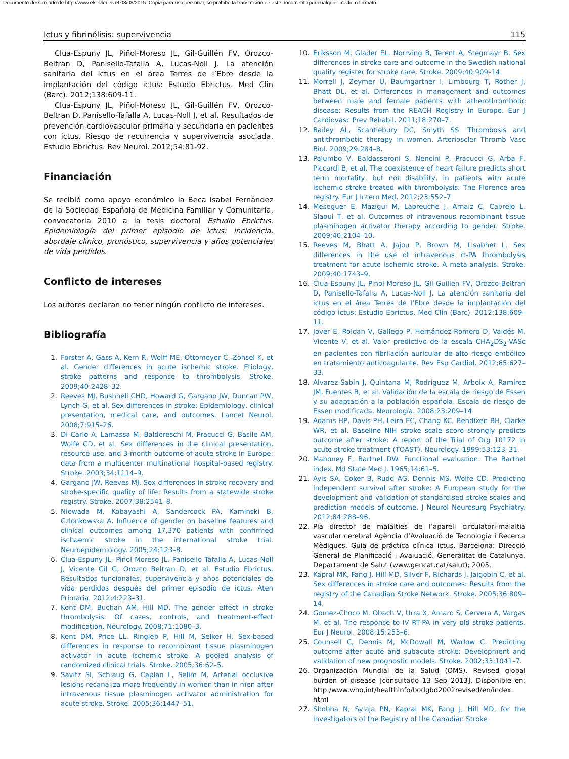Documento descargado de http://www.elsevier.es el 03/08/2015. Copia para uso personal, se prohíbe la transmisión de este documento por cualquier medio o formato.
Ictus y fibrinólisis: supervivencia 115
Clua-Espuny JL, Piñol-Moreso JL, Gil-Guillén FV, Orozco-Beltran D, Panisello-Tafalla A, Lucas-Noll J. La atención sanitaria del ictus en el área Terres de l’Ebre desde la implantación del código ictus: Estudio Ebrictus. Med Clin (Barc). 2012;138:609-11.
Clua-Espuny JL, Piñol-Moreso JL, Gil-Guillén FV, Orozco-Beltran D, Panisello-Tafalla A, Lucas-Noll J, et al. Resultados de prevención cardiovascular primaria y secundaria en pacientes con ictus. Riesgo de recurrencia y supervivencia asociada. Estudio Ebrictus. Rev Neurol. 2012;54:81-92.
Financiación
Se recibió como apoyo económico la Beca Isabel Fernández de la Sociedad Española de Medicina Familiar y Comunitaria, convocatoria 2010 a la tesis doctoral Estudio Ebrictus. Epidemiología del primer episodio de ictus: incidencia, abordaje clínico, pronóstico, supervivencia y años potenciales de vida perdidos.
Conflicto de intereses
Los autores declaran no tener ningún conflicto de intereses.
Bibliografía
1. Forster A, Gass A, Kern R, Wolff ME, Ottomeyer C, Zohsel K, et al. Gender differences in acute ischemic stroke. Etiology, stroke patterns and response to thrombolysis. Stroke. 2009;40:2428–32.
2. Reeves MJ, Bushnell CHD, Howard G, Gargano JW, Duncan PW, Lynch G, et al. Sex differences in stroke: Epidemiology, clinical presentation, medical care, and outcomes. Lancet Neurol. 2008;7:915–26.
3. Di Carlo A, Lamassa M, Baldereschi M, Pracucci G, Basile AM, Wolfe CD, et al. Sex differences in the clinical presentation, resource use, and 3-month outcome of acute stroke in Europe: data from a multicenter multinational hospital-based registry. Stroke. 2003;34:1114–9.
4. Gargano JW, Reeves MJ. Sex differences in stroke recovery and stroke-specific quality of life: Results from a statewide stroke registry. Stroke. 2007;38:2541–8.
5. Niewada M, Kobayashi A, Sandercock PA, Kaminski B, Czlonkowska A. Influence of gender on baseline features and clinical outcomes among 17,370 patients with confirmed ischaemic stroke in the international stroke trial. Neuroepidemiology. 2005;24:123–8.
6. Clua-Espuny JL, Piñol Moreso JL, Panisello Tafalla A, Lucas Noll J, Vicente Gil G, Orozco Beltran D, et al. Estudio Ebrictus. Resultados funcionales, supervivencia y años potenciales de vida perdidos después del primer episodio de ictus. Aten Primaria. 2012;4:223–31.
7. Kent DM, Buchan AM, Hill MD. The gender effect in stroke thrombolysis: Of cases, controls, and treatment-effect modification. Neurology. 2008;71:1080–3.
8. Kent DM, Price LL, Ringleb P, Hill M, Selker H. Sex-based differences in response to recombinant tissue plasminogen activator in acute ischemic stroke. A pooled analysis of randomized clinical trials. Stroke. 2005;36:62–5.
9. Savitz SI, Schlaug G, Caplan L, Selim M. Arterial occlusive lesions recanaliza more frequently in women than in men after intravenous tissue plasminogen activator administration for acute stroke. Stroke. 2005;36:1447–51.
10. Eriksson M, Glader EL, Norrving B, Terent A, Stegmayr B. Sex differences in stroke care and outcome in the Swedish national quality register for stroke care. Stroke. 2009;40:909–14.
11. Morrell J, Zeymer U, Baumgartner I, Limbourg T, Rother J, Bhatt DL, et al. Differences in management and outcomes between male and female patients with atherothrombotic disease: Results from the REACH Registry in Europe. Eur J Cardiovasc Prev Rehabil. 2011;18:270–7.
12. Bailey AL, Scantlebury DC, Smyth SS. Thrombosis and antithrombotic therapy in women. Arterioscler Thromb Vasc Biol. 2009;29:284–8.
13. Palumbo V, Baldasseroni S, Nencini P, Pracucci G, Arba F, Piccardi B, et al. The coexistence of heart failure predicts short term mortality, but not disability, in patients with acute ischemic stroke treated with thrombolysis: The Florence area registry. Eur J Intern Med. 2012;23:552–7.
14. Meseguer E, Mazigui M, Labreuche J, Arnaiz C, Cabrejo L, Slaoui T, et al. Outcomes of intravenous recombinant tissue plasminogen activator therapy according to gender. Stroke. 2009;40:2104–10.
15. Reeves M, Bhatt A, Jajou P, Brown M, Lisabhet L. Sex differences in the use of intravenous rt-PA thrombolysis treatment for acute ischemic stroke. A meta-analysis. Stroke. 2009;40:1743–9.
16. Clua-Espuny JL, Pinol-Moreso JL, Gil-Guillen FV, Orozco-Beltran D, Panisello-Tafalla A, Lucas-Noll J. La atención sanitaria del ictus en el área Terres de l’Ebre desde la implantación del código ictus: Estudio Ebrictus. Med Clin (Barc). 2012;138:609–11.
17. Jover E, Roldan V, Gallego P, Hernández-Romero D, Valdés M, Vicente V, et al. Valor predictivo de la escala CHA<sub>2</sub>DS<sub>2</sub>-VASc en pacientes con fibrilación auricular de alto riesgo embólico en tratamiento anticoagulante. Rev Esp Cardiol. 2012;65:627–33.
18. Alvarez-Sabin J, Quintana M, Rodríguez M, Arboix A, Ramírez JM, Fuentes B, et al. Validación de la escala de riesgo de Essen y su adaptación a la población española. Escala de riesgo de Essen modificada. Neurología. 2008;23:209–14.
19. Adams HP, Davis PH, Leira EC, Chang KC, Bendixen BH, Clarke WR, et al. Baseline NIH stroke scale score strongly predicts outcome after stroke: A report of the Trial of Org 10172 in acute stroke treatment (TOAST). Neurology. 1999;53:123–31.
20. Mahoney F, Barthel DW. Functional evaluation: The Barthel index. Md State Med J. 1965;14:61–5.
21. Ayis SA, Coker B, Rudd AG, Dennis MS, Wolfe CD. Predicting independent survival after stroke: A European study for the development and validation of standardised stroke scales and prediction models of outcome. J Neurol Neurosurg Psychiatry. 2012;84:288–96.
22. Pla director de malalties de l’aparell circulatori-malaltia vascular cerebral Agència d’Avaluació de Tecnologia i Recerca Mèdiques. Guia de práctica clínica ictus. Barcelona: Direcció General de Planificació i Avaluació. Generalitat de Catalunya. Departament de Salut (www.gencat.cat/salut); 2005.
23. Kapral MK, Fang J, Hill MD, Silver F, Richards J, Jaigobin C, et al. Sex differences in stroke care and outcomes: Results from the registry of the Canadian Stroke Network. Stroke. 2005;36:809–14.
24. Gomez-Choco M, Obach V, Urra X, Amaro S, Cervera A, Vargas M, et al. The response to IV RT-PA in very old stroke patients. Eur J Neurol. 2008;15:253–6.
25. Counsell C, Dennis M, McDowall M, Warlow C. Predicting outcome after acute and subacute stroke: Development and validation of new prognostic models. Stroke. 2002;33:1041–7.
26. Organización Mundial de la Salud (OMS). Revised global burden of disease [consultado 13 Sep 2013]. Disponible en: http:/www.who,int/healthinfo/bodgbd2002revised/en/index. html
27. Shobha N, Sylaja PN, Kapral MK, Fang J, Hill MD, for the investigators of the Registry of the Canadian Stroke